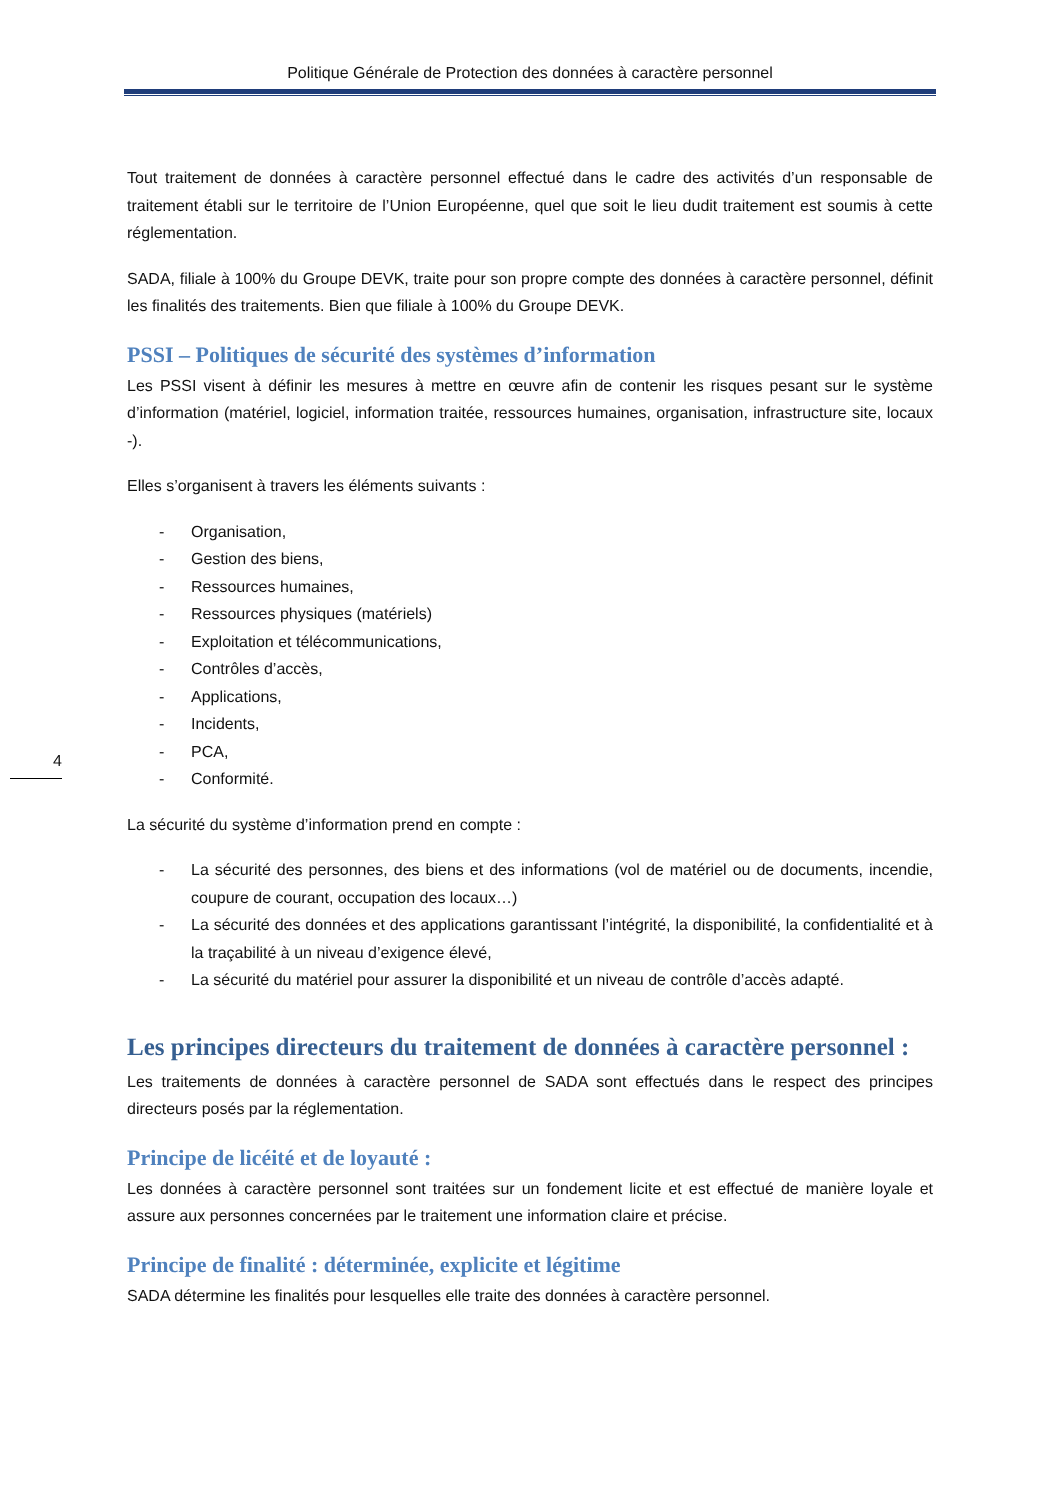Politique Générale de Protection des données à caractère personnel
4
Tout traitement de données à caractère personnel effectué dans le cadre des activités d’un responsable de traitement établi sur le territoire de l’Union Européenne, quel que soit le lieu dudit traitement est soumis à cette réglementation.
SADA, filiale à 100% du Groupe DEVK, traite pour son propre compte des données à caractère personnel, définit les finalités des traitements. Bien que filiale à 100% du Groupe DEVK.
PSSI – Politiques de sécurité des systèmes d’information
Les PSSI visent à définir les mesures à mettre en œuvre afin de contenir les risques pesant sur le système d’information (matériel, logiciel, information traitée, ressources humaines, organisation, infrastructure site, locaux -).
Elles s’organisent à travers les éléments suivants :
- Organisation,
- Gestion des biens,
- Ressources humaines,
- Ressources physiques (matériels)
- Exploitation et télécommunications,
- Contrôles d’accès,
- Applications,
- Incidents,
- PCA,
- Conformité.
La sécurité du système d’information prend en compte :
- La sécurité des personnes, des biens et des informations (vol de matériel ou de documents, incendie, coupure de courant, occupation des locaux…)
- La sécurité des données et des applications garantissant l’intégrité, la disponibilité, la confidentialité et à la traçabilité à un niveau d’exigence élevé,
- La sécurité du matériel pour assurer la disponibilité et un niveau de contrôle d’accès adapté.
Les principes directeurs du traitement de données à caractère personnel :
Les traitements de données à caractère personnel de SADA sont effectués dans le respect des principes directeurs posés par la réglementation.
Principe de licéité et de loyauté :
Les données à caractère personnel sont traitées sur un fondement licite et est effectué de manière loyale et assure aux personnes concernées par le traitement une information claire et précise.
Principe de finalité : déterminée, explicite et légitime
SADA détermine les finalités pour lesquelles elle traite des données à caractère personnel.